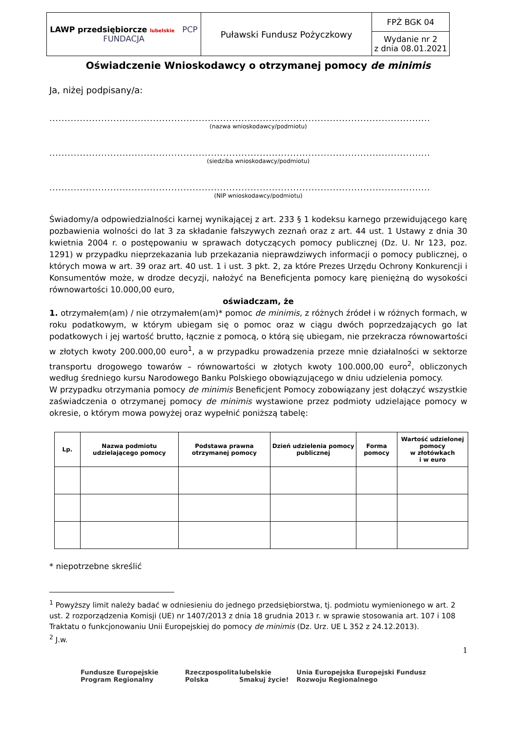| LAWP przedsiębiorcze lubelskie PCP FUNDACJA | Puławski Fundusz Pożyczkowy | FPŻ BGK 04 |
| | | Wydanie nr 2 z dnia 08.01.2021 |
Oświadczenie Wnioskodawcy o otrzymanej pomocy de minimis
Ja, niżej podpisany/a:
..................................................................................................................................
(nazwa wnioskodawcy/podmiotu)
..................................................................................................................................
(siedziba wnioskodawcy/podmiotu)
..................................................................................................................................
(NIP wnioskodawcy/podmiotu)
Świadomy/a odpowiedzialności karnej wynikającej z art. 233 § 1 kodeksu karnego przewidującego karę pozbawienia wolności do lat 3 za składanie fałszywych zeznań oraz z art. 44 ust. 1 Ustawy z dnia 30 kwietnia 2004 r. o postępowaniu w sprawach dotyczących pomocy publicznej (Dz. U. Nr 123, poz. 1291) w przypadku nieprzekazania lub przekazania nieprawdziwych informacji o pomocy publicznej, o których mowa w art. 39 oraz art. 40 ust. 1 i ust. 3 pkt. 2, za które Prezes Urzędu Ochrony Konkurencji i Konsumentów może, w drodze decyzji, nałożyć na Beneficjenta pomocy karę pieniężną do wysokości równowartości 10.000,00 euro,
oświadczam, że
1. otrzymałem(am) / nie otrzymałem(am)* pomoc de minimis, z różnych źródeł i w różnych formach, w roku podatkowym, w którym ubiegam się o pomoc oraz w ciągu dwóch poprzedzających go lat podatkowych i jej wartość brutto, łącznie z pomocą, o którą się ubiegam, nie przekracza równowartości w złotych kwoty 200.000,00 euro<sup>1</sup>, a w przypadku prowadzenia przeze mnie działalności w sektorze transportu drogowego towarów – równowartości w złotych kwoty 100.000,00 euro<sup>2</sup>, obliczonych według średniego kursu Narodowego Banku Polskiego obowiązującego w dniu udzielenia pomocy.
W przypadku otrzymania pomocy de minimis Beneficjent Pomocy zobowiązany jest dołączyć wszystkie zaświadczenia o otrzymanej pomocy de minimis wystawione przez podmioty udzielające pomocy w okresie, o którym mowa powyżej oraz wypełnić poniższą tabelę:
| Lp. | Nazwa podmiotu udzielającego pomocy | Podstawa prawna otrzymanej pomocy | Dzień udzielenia pomocy publicznej | Forma pomocy | Wartość udzielonej pomocy w złotówkach i w euro |
| --- | --- | --- | --- | --- | --- |
* niepotrzebne skreślić
<sup>1</sup> Powyższy limit należy badać w odniesieniu do jednego przedsiębiorstwa, tj. podmiotu wymienionego w art. 2 ust. 2 rozporządzenia Komisji (UE) nr 1407/2013 z dnia 18 grudnia 2013 r. w sprawie stosowania art. 107 i 108 Traktatu o funkcjonowaniu Unii Europejskiej do pomocy de minimis (Dz. Urz. UE L 352 z 24.12.2013).
<sup>2</sup> J.w.
1
Fundusze Europejskie Program Regionalny Rzeczpospolita Polska lubelskie Smakuj życie! Unia Europejska Europejski Fundusz Rozwoju Regionalnego